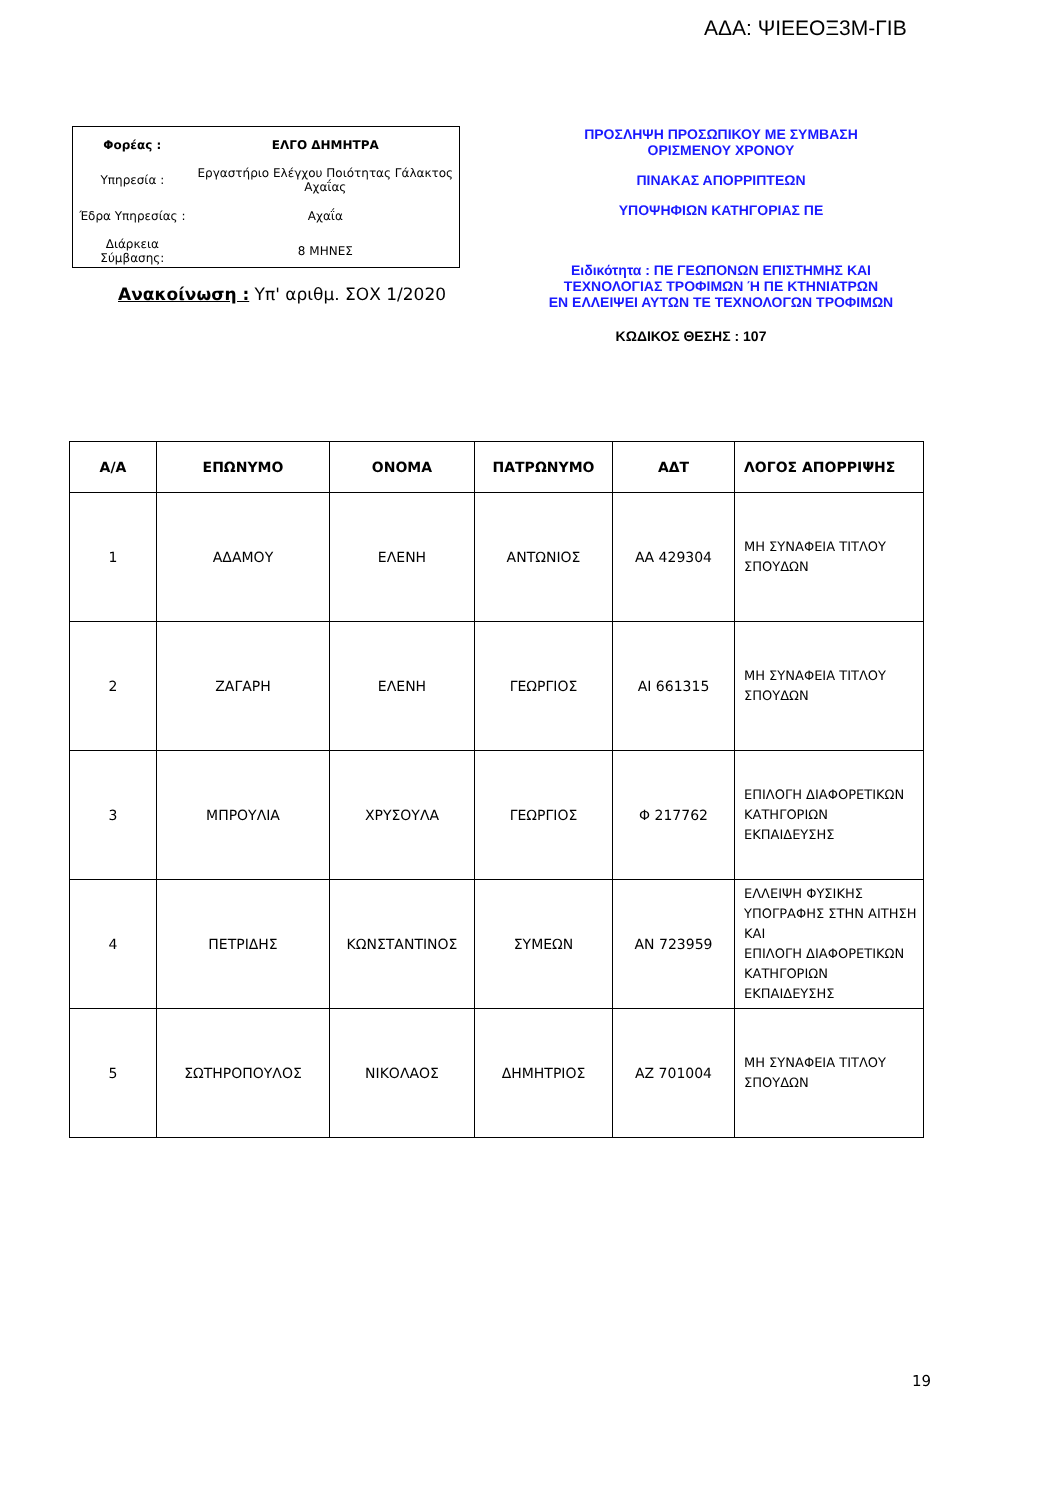ΑΔΑ: ΨΙΕΕΟΞ3Μ-ΓΙΒ
| Φορέας : | ΕΛΓΟ ΔΗΜΗΤΡΑ |
| Υπηρεσία : | Εργαστήριο Ελέγχου Ποιότητας Γάλακτος Αχαΐας |
| Έδρα Υπηρεσίας : | Αχαΐα |
| Διάρκεια Σύμβασης: | 8 ΜΗΝΕΣ |
Ανακοίνωση : Υπ' αριθμ. ΣΟΧ 1/2020
ΠΡΟΣΛΗΨΗ ΠΡΟΣΩΠΙΚΟΥ ΜΕ ΣΥΜΒΑΣΗ
ΟΡΙΣΜΕΝΟΥ ΧΡΟΝΟΥ
ΠΙΝΑΚΑΣ ΑΠΟΡΡΙΠΤΕΩΝ
ΥΠΟΨΗΦΙΩΝ ΚΑΤΗΓΟΡΙΑΣ ΠΕ
Ειδικότητα : ΠΕ ΓΕΩΠΟΝΩΝ ΕΠΙΣΤΗΜΗΣ ΚΑΙ
ΤΕΧΝΟΛΟΓΙΑΣ ΤΡΟΦΙΜΩΝ Ή ΠΕ ΚΤΗΝΙΑΤΡΩΝ
ΕΝ ΕΛΛΕΙΨΕΙ ΑΥΤΩΝ ΤΕ ΤΕΧΝΟΛΟΓΩΝ ΤΡΟΦΙΜΩΝ
ΚΩΔΙΚΟΣ ΘΕΣΗΣ : 107
| Α/Α | ΕΠΩΝΥΜΟ | ΟΝΟΜΑ | ΠΑΤΡΩΝΥΜΟ | ΑΔΤ | ΛΟΓΟΣ ΑΠΟΡΡΙΨΗΣ |
| --- | --- | --- | --- | --- | --- |
| 1 | ΑΔΑΜΟΥ | ΕΛΕΝΗ | ΑΝΤΩΝΙΟΣ | ΑΑ 429304 | ΜΗ ΣΥΝΑΦΕΙΑ ΤΙΤΛΟΥ ΣΠΟΥΔΩΝ |
| 2 | ΖΑΓΑΡΗ | ΕΛΕΝΗ | ΓΕΩΡΓΙΟΣ | ΑΙ 661315 | ΜΗ ΣΥΝΑΦΕΙΑ ΤΙΤΛΟΥ ΣΠΟΥΔΩΝ |
| 3 | ΜΠΡΟΥΛΙΑ | ΧΡΥΣΟΥΛΑ | ΓΕΩΡΓΙΟΣ | Φ 217762 | ΕΠΙΛΟΓΗ ΔΙΑΦΟΡΕΤΙΚΩΝ ΚΑΤΗΓΟΡΙΩΝ ΕΚΠΑΙΔΕΥΣΗΣ |
| 4 | ΠΕΤΡΙΔΗΣ | ΚΩΝΣΤΑΝΤΙΝΟΣ | ΣΥΜΕΩΝ | ΑΝ 723959 | ΕΛΛΕΙΨΗ ΦΥΣΙΚΗΣ ΥΠΟΓΡΑΦΗΣ ΣΤΗΝ ΑΙΤΗΣΗ ΚΑΙ ΕΠΙΛΟΓΗ ΔΙΑΦΟΡΕΤΙΚΩΝ ΚΑΤΗΓΟΡΙΩΝ ΕΚΠΑΙΔΕΥΣΗΣ |
| 5 | ΣΩΤΗΡΟΠΟΥΛΟΣ | ΝΙΚΟΛΑΟΣ | ΔΗΜΗΤΡΙΟΣ | ΑΖ 701004 | ΜΗ ΣΥΝΑΦΕΙΑ ΤΙΤΛΟΥ ΣΠΟΥΔΩΝ |
19